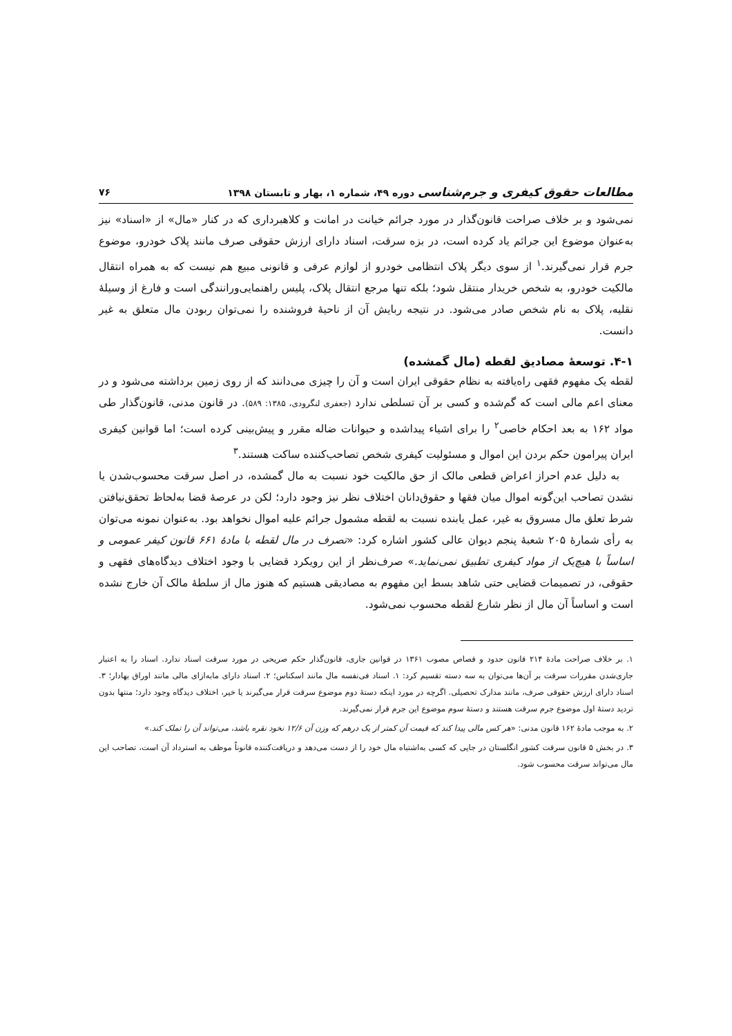مطالعات حقوق کیفری و جرم‌شناسی دوره ۴۹، شماره ۱، بهار و تابستان ۱۳۹۸ ۷۶
نمی‌شود و بر خلاف صراحت قانون‌گذار در مورد جرائم خیانت در امانت و کلاهبرداری که در کنار «مال» از «اسناد» نیز به‌عنوان موضوع این جرائم یاد کرده است، در بزه سرقت، اسناد دارای ارزش حقوقی صرف مانند پلاک خودرو، موضوع جرم قرار نمی‌گیرند.<sup>۱</sup> از سوی دیگر پلاک انتظامی خودرو از لوازم عرفی و قانونی مبیع هم نیست که به همراه انتقال مالکیت خودرو، به شخص خریدار منتقل شود؛ بلکه تنها مرجع انتقال پلاک، پلیس راهنمایی‌ورانندگی است و فارغ از وسیلهٔ نقلیه، پلاک به نام شخص صادر می‌شود. در نتیجه ربایش آن از ناحیهٔ فروشنده را نمی‌توان ربودن مال متعلق به غیر دانست.
۴-۱. توسعهٔ مصادیق لقطه (مال گمشده)
لقطه یک مفهوم فقهی راه‌یافته به نظام حقوقی ایران است و آن را چیزی می‌دانند که از روی زمین برداشته می‌شود و در معنای اعم مالی است که گم‌شده و کسی بر آن تسلطی ندارد (جعفری لنگرودی، ۱۳۸۵: ۵۸۹). در قانون مدنی، قانون‌گذار طی مواد ۱۶۲ به بعد احکام خاصی<sup>۲</sup> را برای اشیاء پیداشده و حیوانات ضاله مقرر و پیش‌بینی کرده است؛ اما قوانین کیفری ایران پیرامون حکم بردن این اموال و مسئولیت کیفری شخص تصاحب‌کننده ساکت هستند.<sup>۳</sup>
به دلیل عدم احراز اعراض قطعی مالک از حق مالکیت خود نسبت به مال گمشده، در اصل سرقت محسوب‌شدن یا نشدن تصاحب این‌گونه اموال میان فقها و حقوق‌دانان اختلاف نظر نیز وجود دارد؛ لکن در عرصهٔ قضا به‌لحاظ تحقق‌نیافتن شرط تعلق مال مسروق به غیر، عمل یابنده نسبت به لقطه مشمول جرائم علیه اموال نخواهد بود. به‌عنوان نمونه می‌توان به رأی شمارهٔ ۲۰۵ شعبهٔ پنجم دیوان عالی کشور اشاره کرد: «تصرف در مال لقطه با مادهٔ ۶۶۱ قانون کیفر عمومی و اساساً با هیچ‌یک از مواد کیفری تطبیق نمی‌نماید.» صرف‌نظر از این رویکرد قضایی با وجود اختلاف دیدگاه‌های فقهی و حقوقی، در تصمیمات قضایی حتی شاهد بسط این مفهوم به مصادیقی هستیم که هنوز مال از سلطهٔ مالک آن خارج نشده است و اساساً آن مال از نظر شارع لقطه محسوب نمی‌شود.
۱. بر خلاف صراحت مادهٔ ۲۱۴ قانون حدود و قصاص مصوب ۱۳۶۱ در قوانین جاری، قانون‌گذار حکم صریحی در مورد سرقت اسناد ندارد. اسناد را به اعتبار جاری‌شدن مقررات سرقت بر آن‌ها می‌توان به سه دسته تقسیم کرد: ۱. اسناد فی‌نفسه مال مانند اسکناس؛ ۲. اسناد دارای مابه‌ازای مالی مانند اوراق بهادار؛ ۳. اسناد دارای ارزش حقوقی صرف، مانند مدارک تحصیلی. اگرچه در مورد اینکه دستهٔ دوم موضوع سرقت قرار می‌گیرند یا خیر، اختلاف دیدگاه وجود دارد؛ منتها بدون تردید دستهٔ اول موضوع جرم سرقت هستند و دستهٔ سوم موضوع این جرم قرار نمی‌گیرند.
۲. به موجب مادهٔ ۱۶۲ قانون مدنی: «هر کس مالی پیدا کند که قیمت آن کمتر از یک درهم که وزن آن ۱۲/۶ نخود نقره باشد، می‌تواند آن را تملک کند.»
۳. در بخش ۵ قانون سرقت کشور انگلستان در جایی که کسی به‌اشتباه مال خود را از دست می‌دهد و دریافت‌کننده قانوناً موظف به استرداد آن است، تصاحب این مال می‌تواند سرقت محسوب شود.